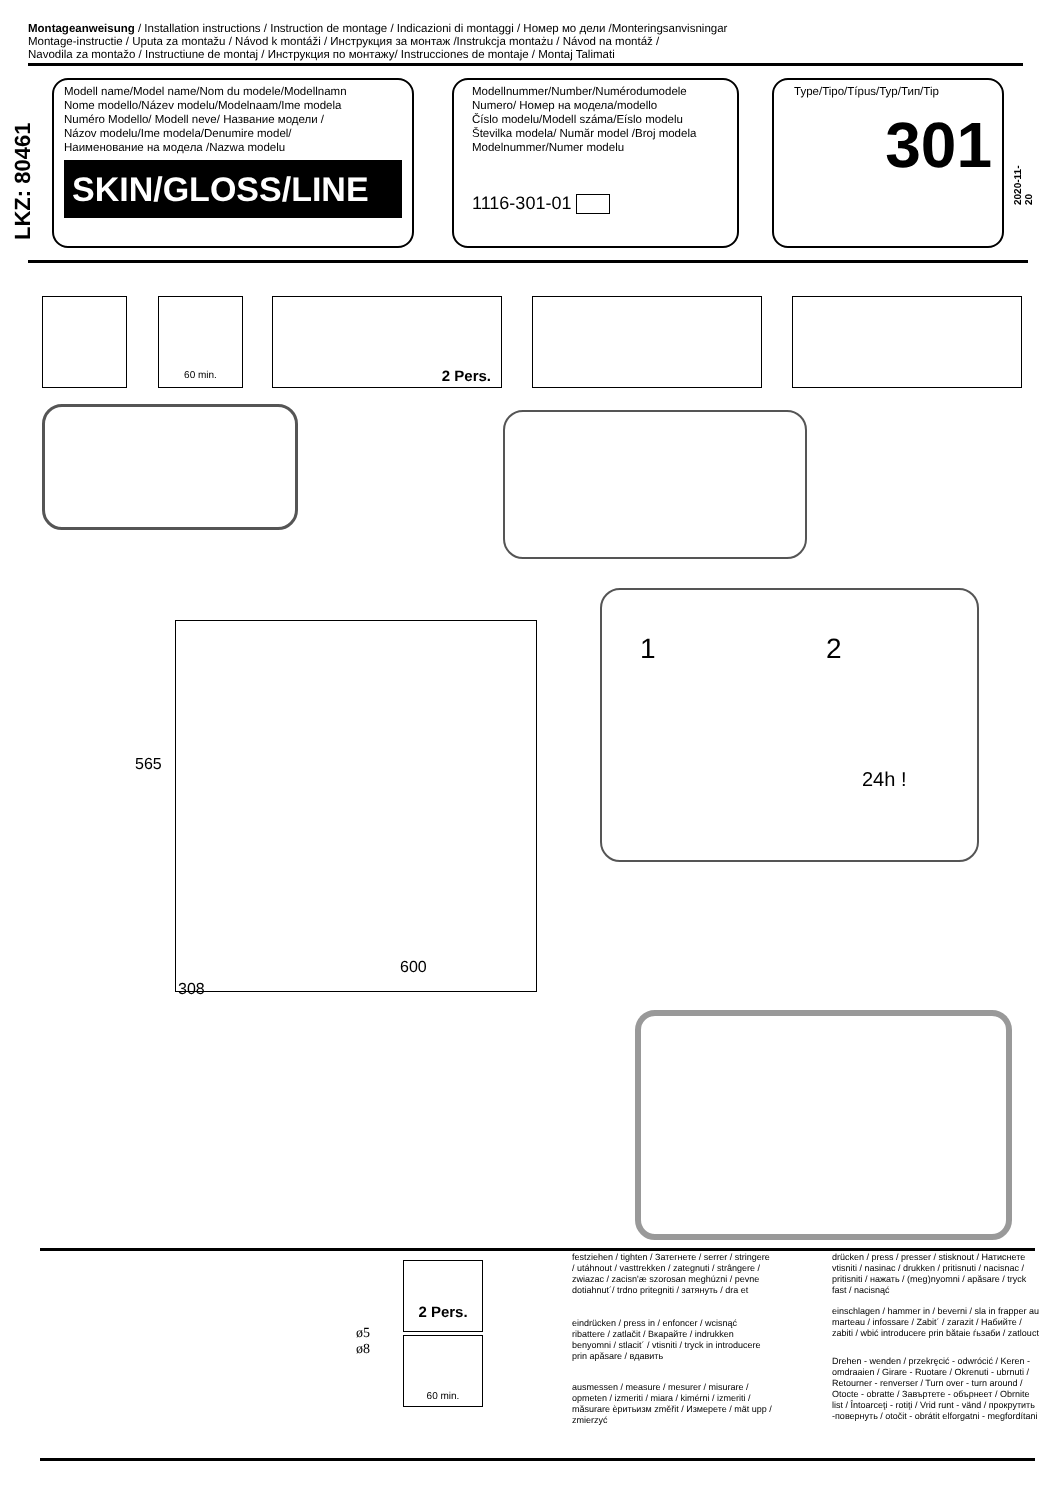Montageanweisung / Installation instructions / Instruction de montage / Indicazioni di montaggi / Номер мо дели /Monteringsanvisningar
Montage-instructie / Uputa za montažu / Návod k montáži / Инструкция за монтаж /Instrukcja montażu / Návod na montáž /
Navodila za montažo / Instructiune de montaj / Инструкция по монтажу/ Instrucciones de montaje / Montaj Talimati
LKZ: 80461
Modell name/Model name/Nom du modele/Modellnamn
Nome modello/Název modelu/Modelnaam/Ime modela
Numéro Modello/ Modell neve/ Название модели /
Názov modelu/Ime modela/Denumire model/
Наименование на модела /Nazwa modelu
SKIN/GLOSS/LINE
Modellnummer/Number/Numérodumodele
Numero/ Номер на модела/modello
Číslo modelu/Modell száma/Eíslo modelu
Številka modela/ Număr model /Broj modela
Modelnummer/Numer modelu
1116-301-01
Type/Tipo/Típus/Typ/Тип/Tip
301
2020-11-20
60 min. 2 Pers.
1 2
24h !
565
600
308
2 Pers.
60 min.
ø5
ø8
festziehen / tighten / Затегнете / serrer / stringere / utáhnout / vasttrekken / zategnuti / strângere / zwiazac / zacisn'æ szorosan meghúzni / pevne dotiahnut´/ trdno pritegniti / затянуть / dra et
eindrücken / press in / enfoncer / wcisnąć ribattere / zatlačit / Вкарайте / indrukken benyomni / stlacit´ / vtisniti / tryck in introducere prin apăsare / вдавить
ausmessen / measure / mesurer / misurare / opmeten / izmeriti / miara / kimérni / izmeriti / măsurare ѐритьизм změřit / Измерете / mät upp / zmierzyć
drücken / press / presser / stisknout / Натиснете vtisniti / nasinac / drukken / pritisnuti / nacisnac / pritisniti / нажать / (meg)nyomni / apăsare / tryck fast / nacisnąć
einschlagen / hammer in / beverni / sla in frapper au marteau / infossare / Zabit´ / zarazit / Набийте / zabiti / wbić introducere prin bătaie ѓьзаби / zatlouct
Drehen - wenden / przekręcić - odwrócić / Keren - omdraaien / Girare - Ruotare / Okrenuti - ubrnuti / Retourner - renverser / Turn over - turn around / Otocte - obratte / Завъртете - обърнеет / Obrnite list / Întoarceţi - rotiţi / Vrid runt - vänd / прокрутить -повернуть / otočit - obrátit elforgatni - megfordítani